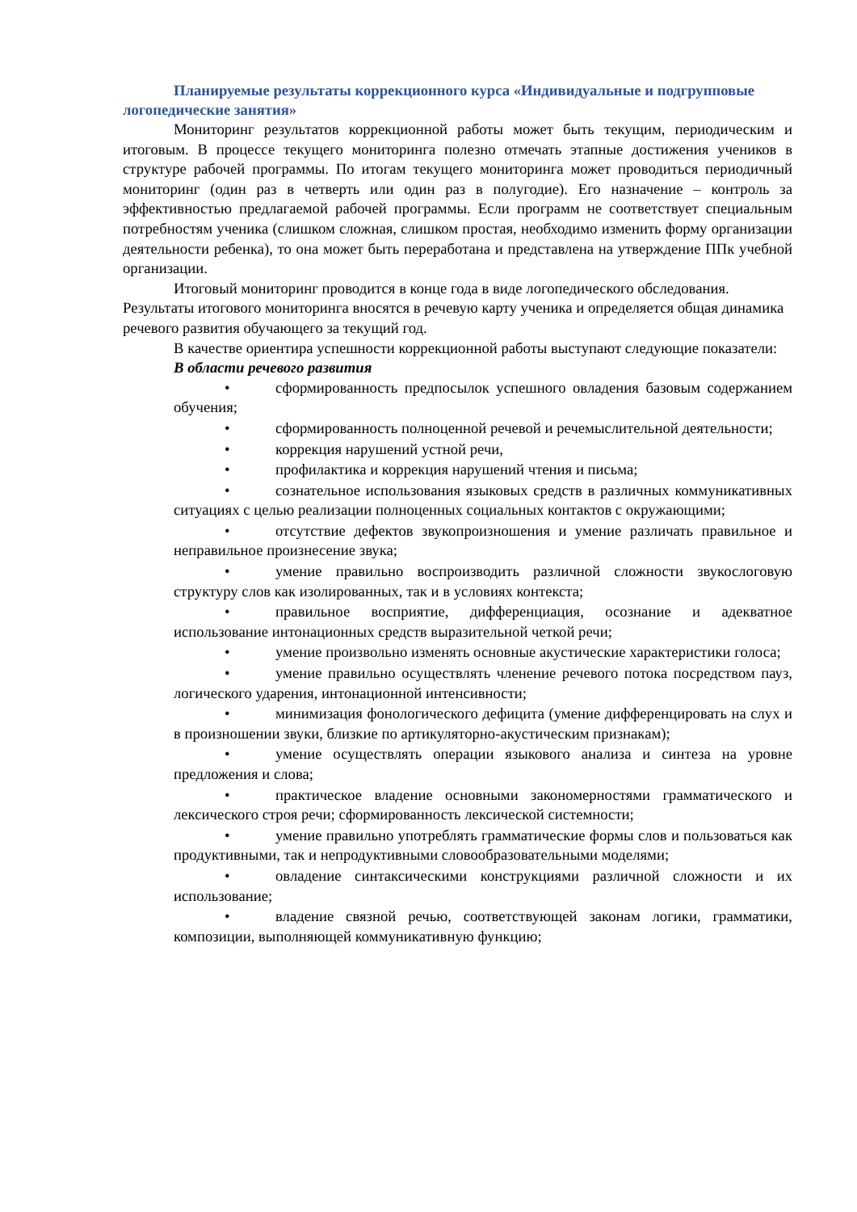Планируемые результаты коррекционного курса «Индивидуальные и подгрупповые логопедические занятия»
Мониторинг результатов коррекционной работы может быть текущим, периодическим и итоговым. В процессе текущего мониторинга полезно отмечать этапные достижения учеников в структуре рабочей программы. По итогам текущего мониторинга может проводиться периодичный мониторинг (один раз в четверть или один раз в полугодие). Его назначение – контроль за эффективностью предлагаемой рабочей программы. Если программ не соответствует специальным потребностям ученика (слишком сложная, слишком простая, необходимо изменить форму организации деятельности ребенка), то она может быть переработана и представлена на утверждение ППк учебной организации.
Итоговый мониторинг проводится в конце года в виде логопедического обследования. Результаты итогового мониторинга вносятся в речевую карту ученика и определяется общая динамика речевого развития обучающего за текущий год.
В качестве ориентира успешности коррекционной работы выступают следующие показатели:
В области речевого развития
• сформированность предпосылок успешного овладения базовым содержанием обучения;
• сформированность полноценной речевой и речемыслительной деятельности;
• коррекция нарушений устной речи,
• профилактика и коррекция нарушений чтения и письма;
• сознательное использования языковых средств в различных коммуникативных ситуациях с целью реализации полноценных социальных контактов с окружающими;
• отсутствие дефектов звукопроизношения и умение различать правильное и неправильное произнесение звука;
• умение правильно воспроизводить различной сложности звукослоговую структуру слов как изолированных, так и в условиях контекста;
• правильное восприятие, дифференциация, осознание и адекватное использование интонационных средств выразительной четкой речи;
• умение произвольно изменять основные акустические характеристики голоса;
• умение правильно осуществлять членение речевого потока посредством пауз, логического ударения, интонационной интенсивности;
• минимизация фонологического дефицита (умение дифференцировать на слух и в произношении звуки, близкие по артикуляторно-акустическим признакам);
• умение осуществлять операции языкового анализа и синтеза на уровне предложения и слова;
• практическое владение основными закономерностями грамматического и лексического строя речи; сформированность лексической системности;
• умение правильно употреблять грамматические формы слов и пользоваться как продуктивными, так и непродуктивными словообразовательными моделями;
• овладение синтаксическими конструкциями различной сложности и их использование;
• владение связной речью, соответствующей законам логики, грамматики, композиции, выполняющей коммуникативную функцию;